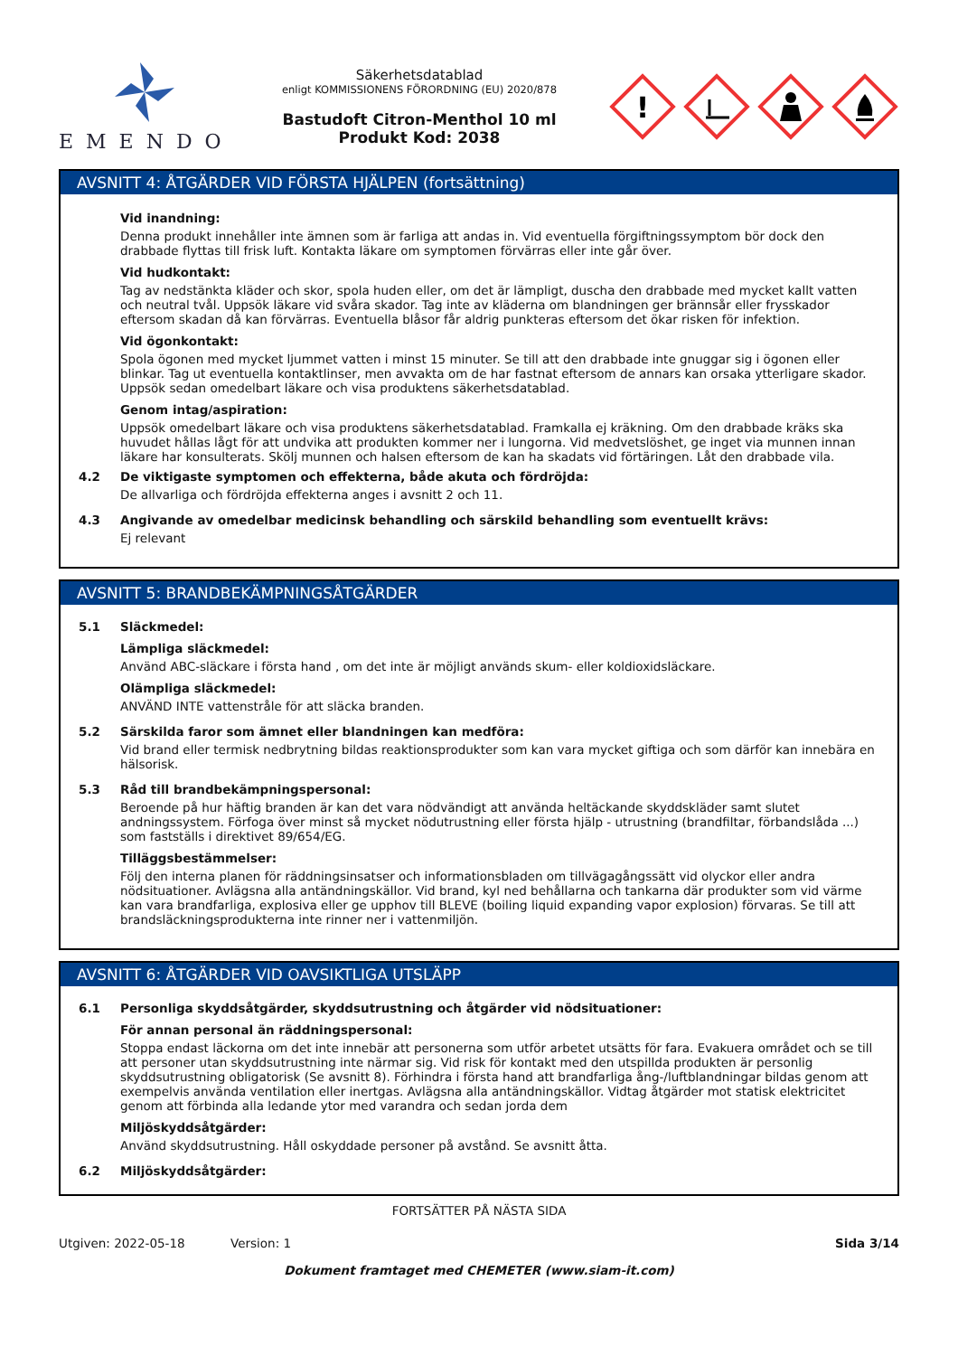EMENDO
Säkerhetsdatablad
enligt KOMMISSIONENS FÖRORDNING (EU) 2020/878
Bastudoft Citron-Menthol 10 ml
Produkt Kod: 2038
!
AVSNITT 4: ÅTGÄRDER VID FÖRSTA HJÄLPEN (fortsättning)
Vid inandning:
Denna produkt innehåller inte ämnen som är farliga att andas in. Vid eventuella förgiftningssymptom bör dock den drabbade flyttas till frisk luft. Kontakta läkare om symptomen förvärras eller inte går över.
Vid hudkontakt:
Tag av nedstänkta kläder och skor, spola huden eller, om det är lämpligt, duscha den drabbade med mycket kallt vatten och neutral tvål. Uppsök läkare vid svåra skador. Tag inte av kläderna om blandningen ger brännsår eller frysskador eftersom skadan då kan förvärras. Eventuella blåsor får aldrig punkteras eftersom det ökar risken för infektion.
Vid ögonkontakt:
Spola ögonen med mycket ljummet vatten i minst 15 minuter. Se till att den drabbade inte gnuggar sig i ögonen eller blinkar. Tag ut eventuella kontaktlinser, men avvakta om de har fastnat eftersom de annars kan orsaka ytterligare skador. Uppsök sedan omedelbart läkare och visa produktens säkerhetsdatablad.
Genom intag/aspiration:
Uppsök omedelbart läkare och visa produktens säkerhetsdatablad. Framkalla ej kräkning. Om den drabbade kräks ska huvudet hållas lågt för att undvika att produkten kommer ner i lungorna. Vid medvetslöshet, ge inget via munnen innan läkare har konsulterats. Skölj munnen och halsen eftersom de kan ha skadats vid förtäringen. Låt den drabbade vila.
4.2 De viktigaste symptomen och effekterna, både akuta och fördröjda:
De allvarliga och fördröjda effekterna anges i avsnitt 2 och 11.
4.3 Angivande av omedelbar medicinsk behandling och särskild behandling som eventuellt krävs:
Ej relevant
AVSNITT 5: BRANDBEKÄMPNINGSÅTGÄRDER
5.1 Släckmedel:
Lämpliga släckmedel:
Använd ABC-släckare i första hand , om det inte är möjligt används skum- eller koldioxidsläckare.
Olämpliga släckmedel:
ANVÄND INTE vattenstråle för att släcka branden.
5.2 Särskilda faror som ämnet eller blandningen kan medföra:
Vid brand eller termisk nedbrytning bildas reaktionsprodukter som kan vara mycket giftiga och som därför kan innebära en hälsorisk.
5.3 Råd till brandbekämpningspersonal:
Beroende på hur häftig branden är kan det vara nödvändigt att använda heltäckande skyddskläder samt slutet andningssystem. Förfoga över minst så mycket nödutrustning eller första hjälp - utrustning (brandfiltar, förbandslåda ...) som fastställs i direktivet 89/654/EG.
Tilläggsbestämmelser:
Följ den interna planen för räddningsinsatser och informationsbladen om tillvägagångssätt vid olyckor eller andra nödsituationer. Avlägsna alla antändningskällor. Vid brand, kyl ned behållarna och tankarna där produkter som vid värme kan vara brandfarliga, explosiva eller ge upphov till BLEVE (boiling liquid expanding vapor explosion) förvaras. Se till att brandsläckningsprodukterna inte rinner ner i vattenmiljön.
AVSNITT 6: ÅTGÄRDER VID OAVSIKTLIGA UTSLÄPP
6.1 Personliga skyddsåtgärder, skyddsutrustning och åtgärder vid nödsituationer:
För annan personal än räddningspersonal:
Stoppa endast läckorna om det inte innebär att personerna som utför arbetet utsätts för fara. Evakuera området och se till att personer utan skyddsutrustning inte närmar sig. Vid risk för kontakt med den utspillda produkten är personlig skyddsutrustning obligatorisk (Se avsnitt 8). Förhindra i första hand att brandfarliga ång-/luftblandningar bildas genom att exempelvis använda ventilation eller inertgas. Avlägsna alla antändningskällor. Vidtag åtgärder mot statisk elektricitet genom att förbinda alla ledande ytor med varandra och sedan jorda dem
Miljöskyddsåtgärder:
Använd skyddsutrustning. Håll oskyddade personer på avstånd. Se avsnitt åtta.
6.2 Miljöskyddsåtgärder:
FORTSÄTTER PÅ NÄSTA SIDA
Utgiven: 2022-05-18 Version: 1 Sida 3/14
Dokument framtaget med CHEMETER (www.siam-it.com)